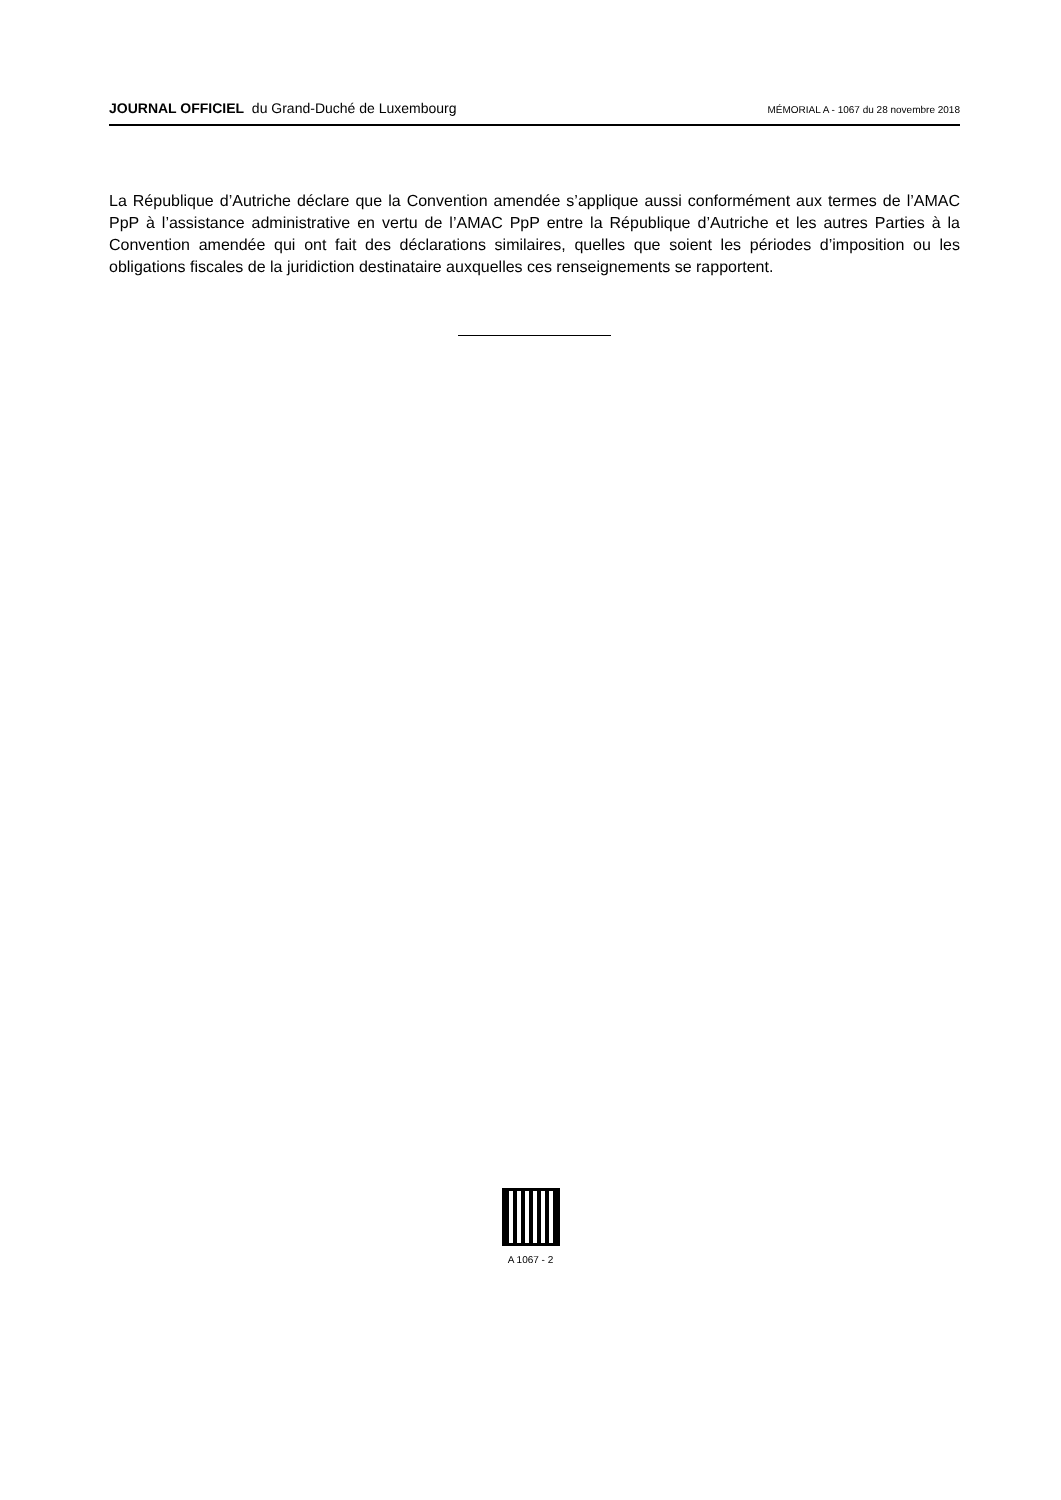JOURNAL OFFICIEL du Grand-Duché de Luxembourg
MÉMORIAL A - 1067 du 28 novembre 2018
La République d’Autriche déclare que la Convention amendée s’applique aussi conformément aux termes de l’AMAC PpP à l’assistance administrative en vertu de l’AMAC PpP entre la République d’Autriche et les autres Parties à la Convention amendée qui ont fait des déclarations similaires, quelles que soient les périodes d’imposition ou les obligations fiscales de la juridiction destinataire auxquelles ces renseignements se rapportent.
A 1067 - 2